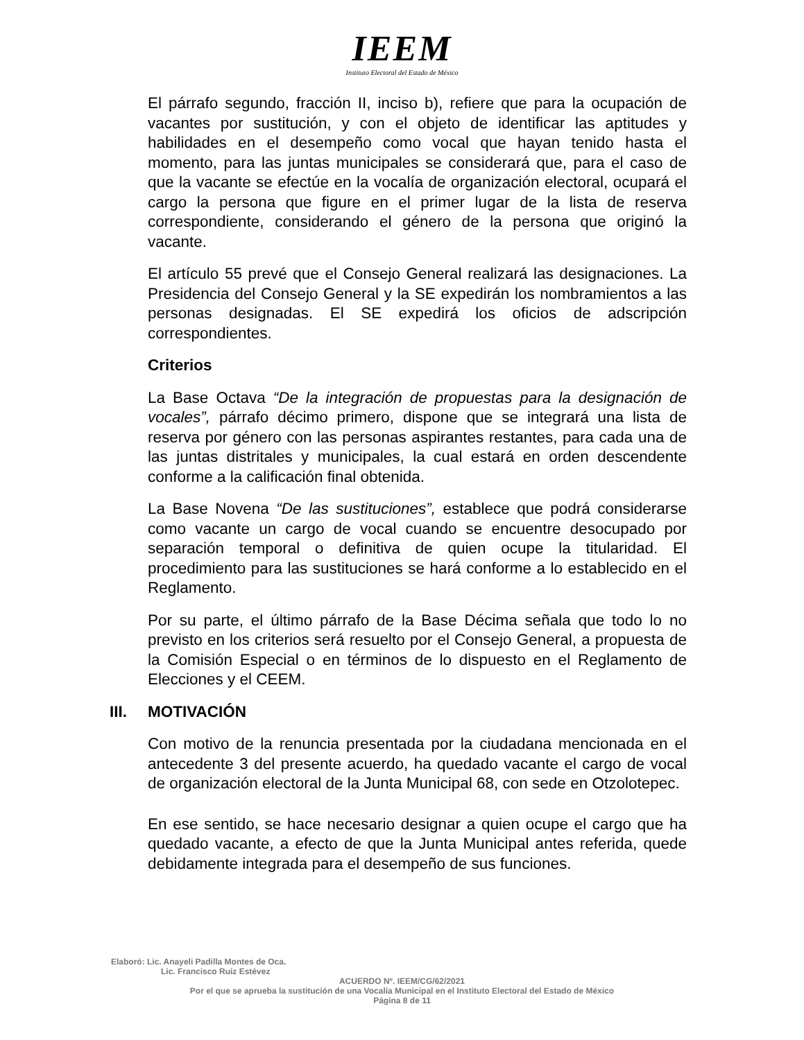IEEM
Instituto Electoral del Estado de México
El párrafo segundo, fracción II, inciso b), refiere que para la ocupación de vacantes por sustitución, y con el objeto de identificar las aptitudes y habilidades en el desempeño como vocal que hayan tenido hasta el momento, para las juntas municipales se considerará que, para el caso de que la vacante se efectúe en la vocalía de organización electoral, ocupará el cargo la persona que figure en el primer lugar de la lista de reserva correspondiente, considerando el género de la persona que originó la vacante.
El artículo 55 prevé que el Consejo General realizará las designaciones. La Presidencia del Consejo General y la SE expedirán los nombramientos a las personas designadas. El SE expedirá los oficios de adscripción correspondientes.
Criterios
La Base Octava “De la integración de propuestas para la designación de vocales”, párrafo décimo primero, dispone que se integrará una lista de reserva por género con las personas aspirantes restantes, para cada una de las juntas distritales y municipales, la cual estará en orden descendente conforme a la calificación final obtenida.
La Base Novena “De las sustituciones”, establece que podrá considerarse como vacante un cargo de vocal cuando se encuentre desocupado por separación temporal o definitiva de quien ocupe la titularidad. El procedimiento para las sustituciones se hará conforme a lo establecido en el Reglamento.
Por su parte, el último párrafo de la Base Décima señala que todo lo no previsto en los criterios será resuelto por el Consejo General, a propuesta de la Comisión Especial o en términos de lo dispuesto en el Reglamento de Elecciones y el CEEM.
III. MOTIVACIÓN
Con motivo de la renuncia presentada por la ciudadana mencionada en el antecedente 3 del presente acuerdo, ha quedado vacante el cargo de vocal de organización electoral de la Junta Municipal 68, con sede en Otzolotepec.
En ese sentido, se hace necesario designar a quien ocupe el cargo que ha quedado vacante, a efecto de que la Junta Municipal antes referida, quede debidamente integrada para el desempeño de sus funciones.
Elaboró: Lic. Anayeli Padilla Montes de Oca.
Lic. Francisco Ruiz Estévez
ACUERDO Nº. IEEM/CG/62/2021
Por el que se aprueba la sustitución de una Vocalía Municipal en el Instituto Electoral del Estado de México
Página 8 de 11